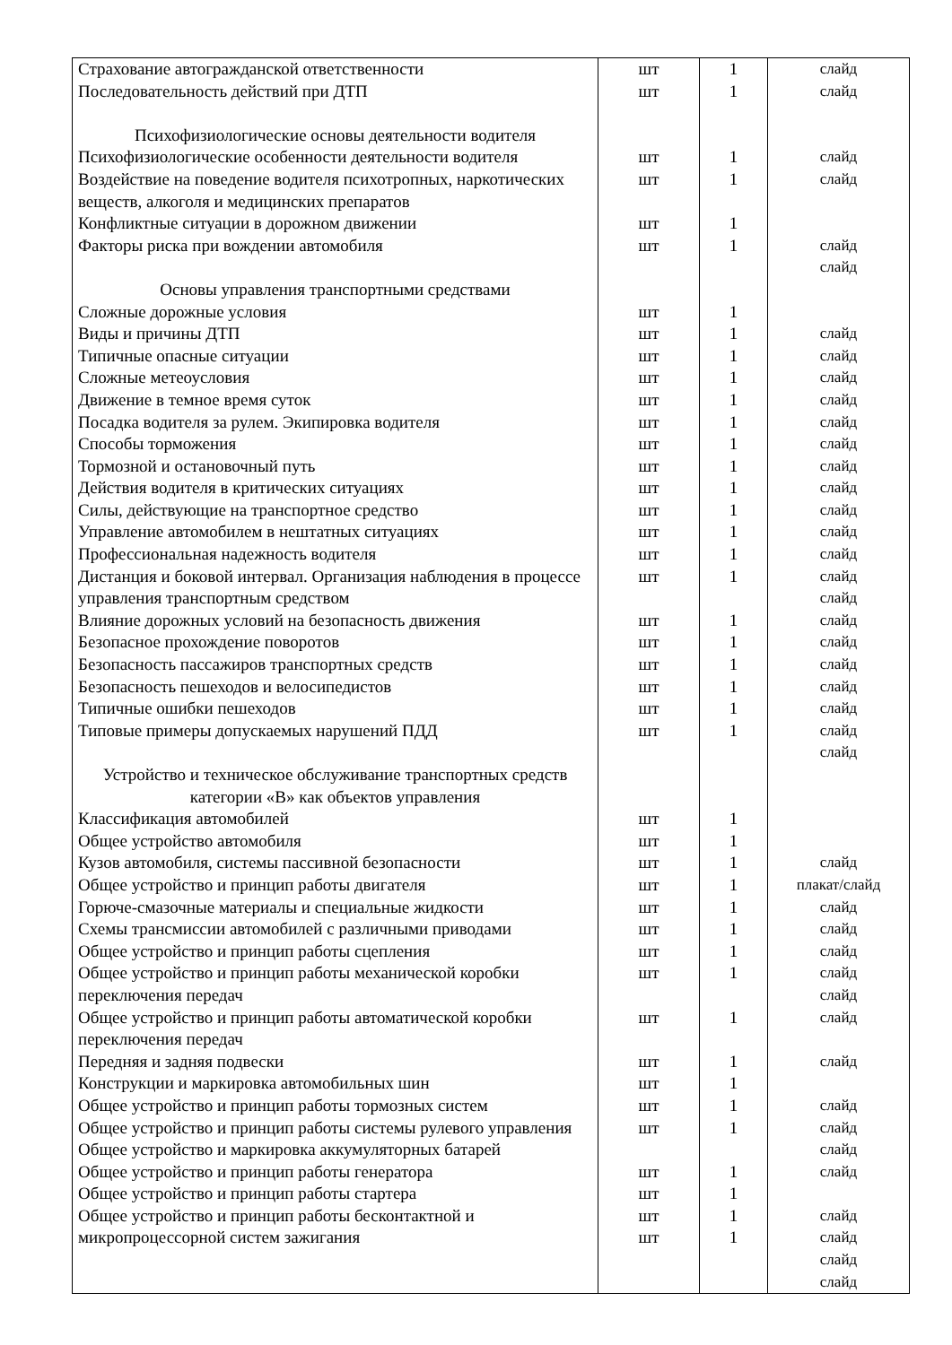| Страхование автогражданской ответственности Последовательность действий при ДТП Психофизиологические основы деятельности водителя Психофизиологические особенности деятельности водителя Воздействие на поведение водителя психотропных, наркотических веществ, алкоголя и медицинских препаратов Конфликтные ситуации в дорожном движении Факторы риска при вождении автомобиля Основы управления транспортными средствами Сложные дорожные условия Виды и причины ДТП Типичные опасные ситуации Сложные метеоусловия Движение в темное время суток Посадка водителя за рулем. Экипировка водителя Способы торможения Тормозной и остановочный путь Действия водителя в критических ситуациях Силы, действующие на транспортное средство Управление автомобилем в нештатных ситуациях Профессиональная надежность водителя Дистанция и боковой интервал. Организация наблюдения в процессе управления транспортным средством Влияние дорожных условий на безопасность движения Безопасное прохождение поворотов Безопасность пассажиров транспортных средств Безопасность пешеходов и велосипедистов Типичные ошибки пешеходов Типовые примеры допускаемых нарушений ПДД Устройство и техническое обслуживание транспортных средств категории «В» как объектов управления Классификация автомобилей Общее устройство автомобиля Кузов автомобиля, системы пассивной безопасности Общее устройство и принцип работы двигателя Горюче-смазочные материалы и специальные жидкости Схемы трансмиссии автомобилей с различными приводами Общее устройство и принцип работы сцепления Общее устройство и принцип работы механической коробки переключения передач Общее устройство и принцип работы автоматической коробки переключения передач Передняя и задняя подвески Конструкции и маркировка автомобильных шин Общее устройство и принцип работы тормозных систем Общее устройство и принцип работы системы рулевого управления Общее устройство и маркировка аккумуляторных батарей Общее устройство и принцип работы генератора Общее устройство и принцип работы стартера Общее устройство и принцип работы бесконтактной и микропроцессорной систем зажигания | шт шт шт шт шт шт шт шт шт шт шт шт шт шт шт шт шт шт шт шт шт шт шт шт шт шт шт шт шт шт шт шт шт шт шт шт шт шт шт шт шт шт | 1 1 1 1 1 1 1 1 1 1 1 1 1 1 1 1 1 1 1 1 1 1 1 1 1 1 1 1 1 1 1 1 1 1 1 1 1 1 1 1 1 1 | слайд слайд слайд слайд слайд слайд слайд слайд слайд слайд слайд слайд слайд слайд слайд слайд слайд слайд слайд слайд слайд слайд слайд слайд слайд слайд слайд плакат/слайд слайд слайд слайд слайд слайд слайд слайд слайд слайд слайд слайд слайд слайд слайд слайд |